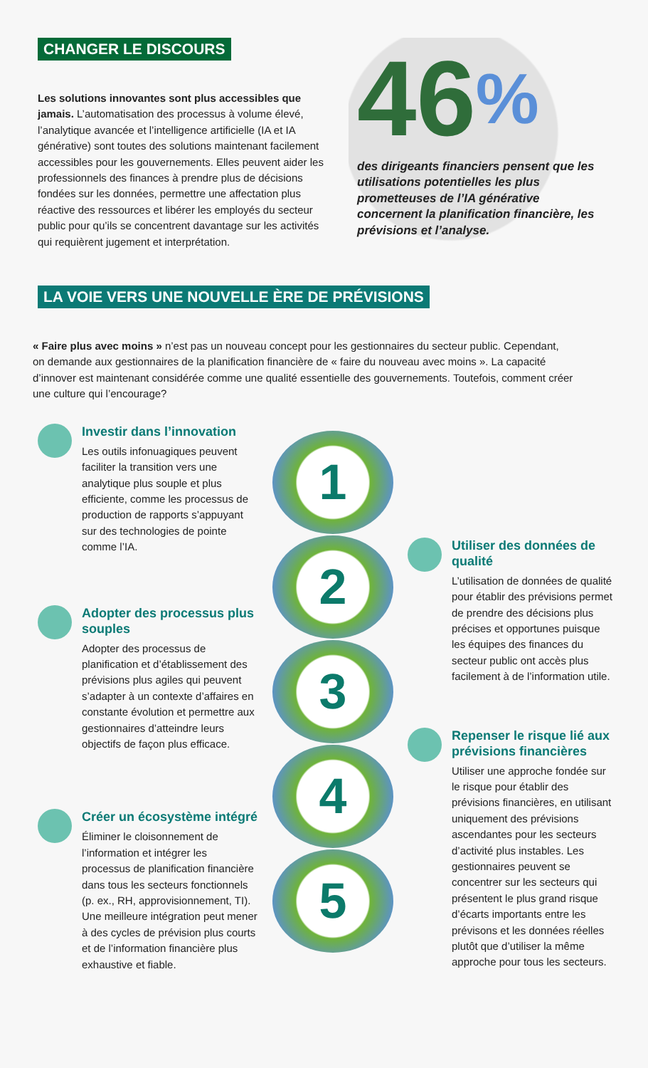CHANGER LE DISCOURS
Les solutions innovantes sont plus accessibles que jamais. L’automatisation des processus à volume élevé, l’analytique avancée et l’intelligence artificielle (IA et IA générative) sont toutes des solutions maintenant facilement accessibles pour les gouvernements. Elles peuvent aider les professionnels des finances à prendre plus de décisions fondées sur les données, permettre une affectation plus réactive des ressources et libérer les employés du secteur public pour qu’ils se concentrent davantage sur les activités qui requièrent jugement et interprétation.
46%
des dirigeants financiers pensent que les utilisations potentielles les plus prometteuses de l’IA générative concernent la planification financière, les prévisions et l’analyse.
LA VOIE VERS UNE NOUVELLE ÈRE DE PRÉVISIONS
« Faire plus avec moins » n’est pas un nouveau concept pour les gestionnaires du secteur public. Cependant, on demande aux gestionnaires de la planification financière de « faire du nouveau avec moins ». La capacité d’innover est maintenant considérée comme une qualité essentielle des gouvernements. Toutefois, comment créer une culture qui l’encourage?
Investir dans l’innovation
Les outils infonuagiques peuvent faciliter la transition vers une analytique plus souple et plus efficiente, comme les processus de production de rapports s’appuyant sur des technologies de pointe comme l’IA.
Adopter des processus plus souples
Adopter des processus de planification et d’établissement des prévisions plus agiles qui peuvent s’adapter à un contexte d’affaires en constante évolution et permettre aux gestionnaires d’atteindre leurs objectifs de façon plus efficace.
Créer un écosystème intégré
Éliminer le cloisonnement de l’information et intégrer les processus de planification financière dans tous les secteurs fonctionnels (p. ex., RH, approvisionnement, TI). Une meilleure intégration peut mener à des cycles de prévision plus courts et de l’information financière plus exhaustive et fiable.
1
2
3
4
5
Utiliser des données de qualité
L’utilisation de données de qualité pour établir des prévisions permet de prendre des décisions plus précises et opportunes puisque les équipes des finances du secteur public ont accès plus facilement à de l’information utile.
Repenser le risque lié aux prévisions financières
Utiliser une approche fondée sur le risque pour établir des prévisions financières, en utilisant uniquement des prévisions ascendantes pour les secteurs d’activité plus instables. Les gestionnaires peuvent se concentrer sur les secteurs qui présentent le plus grand risque d’écarts importants entre les prévisons et les données réelles plutôt que d’utiliser la même approche pour tous les secteurs.